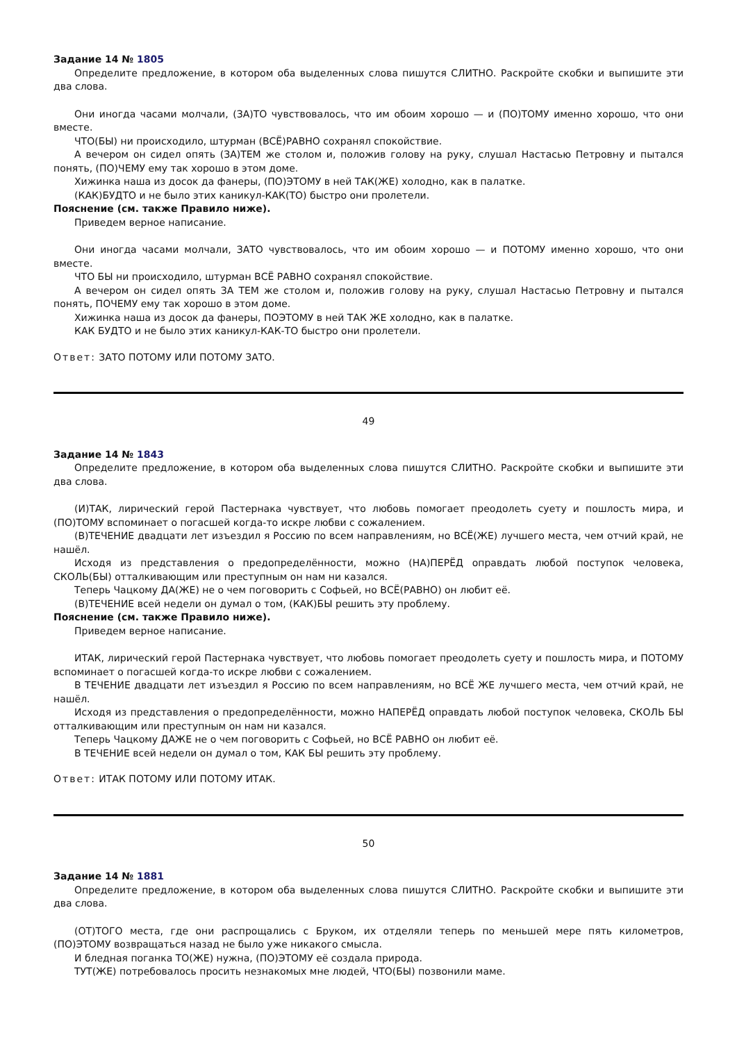Задание 14 № 1805
Определите предложение, в котором оба выделенных слова пишутся СЛИТНО. Раскройте скобки и выпишите эти два слова.
Они иногда часами молчали, (ЗА)ТО чувствовалось, что им обоим хорошо — и (ПО)ТОМУ именно хорошо, что они вместе.
ЧТО(БЫ) ни происходило, штурман (ВСЁ)РАВНО сохранял спокойствие.
А вечером он сидел опять (ЗА)ТЕМ же столом и, положив голову на руку, слушал Настасью Петровну и пытался понять, (ПО)ЧЕМУ ему так хорошо в этом доме.
Хижинка наша из досок да фанеры, (ПО)ЭТОМУ в ней ТАК(ЖЕ) холодно, как в палатке.
(КАК)БУДТО и не было этих каникул-КАК(ТО) быстро они пролетели.
Пояснение (см. также Правило ниже).
Приведем верное написание.
Они иногда часами молчали, ЗАТО чувствовалось, что им обоим хорошо — и ПОТОМУ именно хорошо, что они вместе.
ЧТО БЫ ни происходило, штурман ВСЁ РАВНО сохранял спокойствие.
А вечером он сидел опять ЗА ТЕМ же столом и, положив голову на руку, слушал Настасью Петровну и пытался понять, ПОЧЕМУ ему так хорошо в этом доме.
Хижинка наша из досок да фанеры, ПОЭТОМУ в ней ТАК ЖЕ холодно, как в палатке.
КАК БУДТО и не было этих каникул-КАК-ТО быстро они пролетели.
Ответ: ЗАТО ПОТОМУ ИЛИ ПОТОМУ ЗАТО.
49
Задание 14 № 1843
Определите предложение, в котором оба выделенных слова пишутся СЛИТНО. Раскройте скобки и выпишите эти два слова.
(И)ТАК, лирический герой Пастернака чувствует, что любовь помогает преодолеть суету и пошлость мира, и (ПО)ТОМУ вспоминает о погасшей когда-то искре любви с сожалением.
(В)ТЕЧЕНИЕ двадцати лет изъездил я Россию по всем направлениям, но ВСЁ(ЖЕ) лучшего места, чем отчий край, не нашёл.
Исходя из представления о предопределённости, можно (НА)ПЕРЁД оправдать любой поступок человека, СКОЛЬ(БЫ) отталкивающим или преступным он нам ни казался.
Теперь Чацкому ДА(ЖЕ) не о чем поговорить с Софьей, но ВСЁ(РАВНО) он любит её.
(В)ТЕЧЕНИЕ всей недели он думал о том, (КАК)БЫ решить эту проблему.
Пояснение (см. также Правило ниже).
Приведем верное написание.
ИТАК, лирический герой Пастернака чувствует, что любовь помогает преодолеть суету и пошлость мира, и ПОТОМУ вспоминает о погасшей когда-то искре любви с сожалением.
В ТЕЧЕНИЕ двадцати лет изъездил я Россию по всем направлениям, но ВСЁ ЖЕ лучшего места, чем отчий край, не нашёл.
Исходя из представления о предопределённости, можно НАПЕРЁД оправдать любой поступок человека, СКОЛЬ БЫ отталкивающим или преступным он нам ни казался.
Теперь Чацкому ДАЖЕ не о чем поговорить с Софьей, но ВСЁ РАВНО он любит её.
В ТЕЧЕНИЕ всей недели он думал о том, КАК БЫ решить эту проблему.
Ответ: ИТАК ПОТОМУ ИЛИ ПОТОМУ ИТАК.
50
Задание 14 № 1881
Определите предложение, в котором оба выделенных слова пишутся СЛИТНО. Раскройте скобки и выпишите эти два слова.
(ОТ)ТОГО места, где они распрощались с Бруком, их отделяли теперь по меньшей мере пять километров, (ПО)ЭТОМУ возвращаться назад не было уже никакого смысла.
И бледная поганка ТО(ЖЕ) нужна, (ПО)ЭТОМУ её создала природа.
ТУТ(ЖЕ) потребовалось просить незнакомых мне людей, ЧТО(БЫ) позвонили маме.